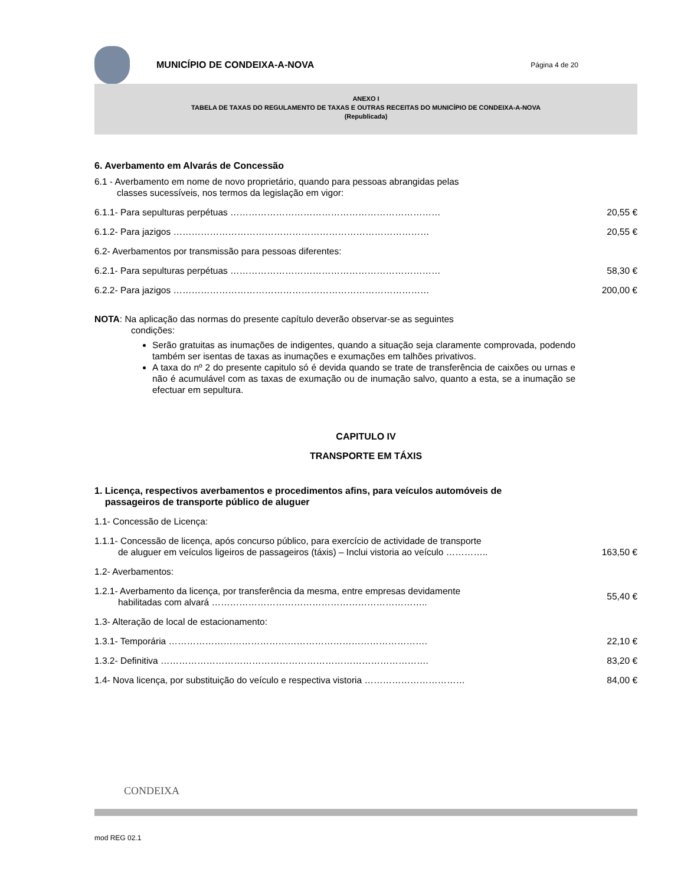MUNICÍPIO DE CONDEIXA-A-NOVA
Página 4 de 20
ANEXO I
TABELA DE TAXAS DO REGULAMENTO DE TAXAS E OUTRAS RECEITAS DO MUNICÍPIO DE CONDEIXA-A-NOVA
(Republicada)
6. Averbamento em Alvarás de Concessão
6.1 - Averbamento em nome de novo proprietário, quando para pessoas abrangidas pelas
classes sucessíveis, nos termos da legislação em vigor:
6.1.1- Para sepulturas perpétuas …………………………………………………………… 20,55 €
6.1.2- Para jazigos ………………………………………………………………………… 20,55 €
6.2- Averbamentos por transmissão para pessoas diferentes:
6.2.1- Para sepulturas perpétuas …………………………………………………………… 58,30 €
6.2.2- Para jazigos ………………………………………………………………………… 200,00 €
NOTA: Na aplicação das normas do presente capítulo deverão observar-se as seguintes
condições:
Serão gratuitas as inumações de indigentes, quando a situação seja claramente comprovada, podendo também ser isentas de taxas as inumações e exumações em talhões privativos.
A taxa do nº 2 do presente capitulo só é devida quando se trate de transferência de caixões ou urnas e não é acumulável com as taxas de exumação ou de inumação salvo, quanto a esta, se a inumação se efectuar em sepultura.
CAPITULO IV
TRANSPORTE EM TÁXIS
1. Licença, respectivos averbamentos e procedimentos afins, para veículos automóveis de
passageiros de transporte público de aluguer
1.1- Concessão de Licença:
1.1.1- Concessão de licença, após concurso público, para exercício de actividade de transporte
de aluguer em veículos ligeiros de passageiros (táxis) – Inclui vistoria ao veículo ………….. 163,50 €
1.2- Averbamentos:
1.2.1- Averbamento da licença, por transferência da mesma, entre empresas devidamente
habilitadas com alvará …………………………………………………………….. 55,40 €
1.3- Alteração de local de estacionamento:
1.3.1- Temporária …………………………………………………………………………. 22,10 €
1.3.2- Definitiva ……………………………………………………………………………. 83,20 €
1.4- Nova licença, por substituição do veículo e respectiva vistoria …………………………… 84,00 €
CONDEIXA
mod REG 02.1